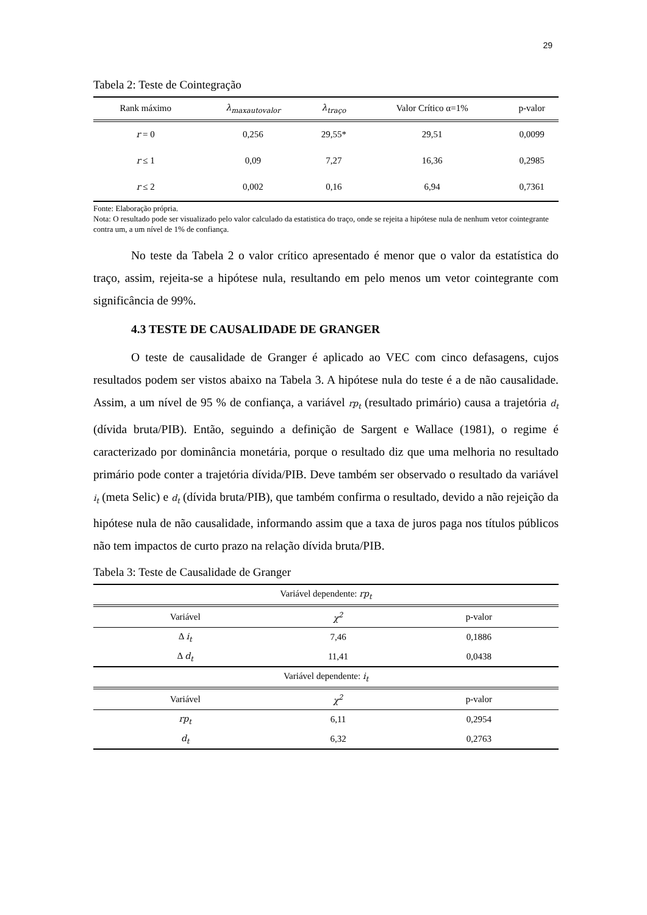29
Tabela 2: Teste de Cointegração
| Rank máximo | λ<sub>maxautovalor</sub> | λ<sub>traço</sub> | Valor Crítico α=1% | p-valor |
| --- | --- | --- | --- | --- |
| r = 0 | 0,256 | 29,55* | 29,51 | 0,0099 |
| r ≤ 1 | 0,09 | 7,27 | 16,36 | 0,2985 |
| r ≤ 2 | 0,002 | 0,16 | 6,94 | 0,7361 |
Fonte: Elaboração própria.
Nota: O resultado pode ser visualizado pelo valor calculado da estatistica do traço, onde se rejeita a hipótese nula de nenhum vetor cointegrante contra um, a um nível de 1% de confiança.
No teste da Tabela 2 o valor crítico apresentado é menor que o valor da estatística do traço, assim, rejeita-se a hipótese nula, resultando em pelo menos um vetor cointegrante com significância de 99%.
4.3 TESTE DE CAUSALIDADE DE GRANGER
O teste de causalidade de Granger é aplicado ao VEC com cinco defasagens, cujos resultados podem ser vistos abaixo na Tabela 3. A hipótese nula do teste é a de não causalidade. Assim, a um nível de 95 % de confiança, a variável rp<sub>t</sub> (resultado primário) causa a trajetória d<sub>t</sub> (dívida bruta/PIB). Então, seguindo a definição de Sargent e Wallace (1981), o regime é caracterizado por dominância monetária, porque o resultado diz que uma melhoria no resultado primário pode conter a trajetória dívida/PIB. Deve também ser observado o resultado da variável i<sub>t</sub> (meta Selic) e d<sub>t</sub> (dívida bruta/PIB), que também confirma o resultado, devido a não rejeição da hipótese nula de não causalidade, informando assim que a taxa de juros paga nos títulos públicos não tem impactos de curto prazo na relação dívida bruta/PIB.
Tabela 3: Teste de Causalidade de Granger
| Variável dependente: rp<sub>t</sub> | | |
| Variável | χ<sup>2</sup> | p-valor |
| Δ i<sub>t</sub> | 7,46 | 0,1886 |
| Δ d<sub>t</sub> | 11,41 | 0,0438 |
| Variável dependente: i<sub>t</sub> | | |
| Variável | χ<sup>2</sup> | p-valor |
| rp<sub>t</sub> | 6,11 | 0,2954 |
| d<sub>t</sub> | 6,32 | 0,2763 |